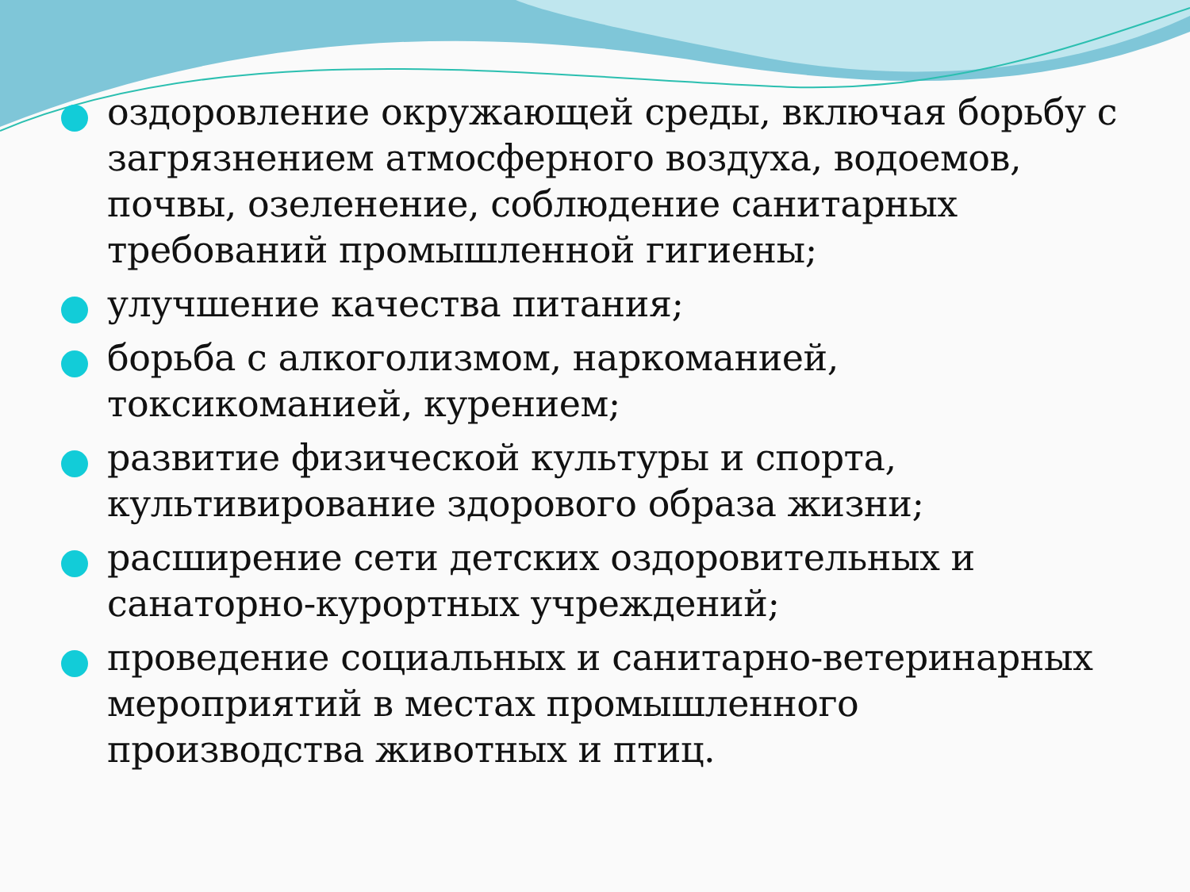оздоровление окружающей среды, включая борьбу с загрязнением атмосферного воздуха, водоемов, почвы, озеленение, соблюдение санитарных требований промышленной гигиены;
улучшение качества питания;
борьба с алкоголизмом, наркоманией, токсикоманией, курением;
развитие физической культуры и спорта, культивирование здорового образа жизни;
расширение сети детских оздоровительных и санаторно-курортных учреждений;
проведение социальных и санитарно-ветеринарных мероприятий в местах промышленного производства животных и птиц.